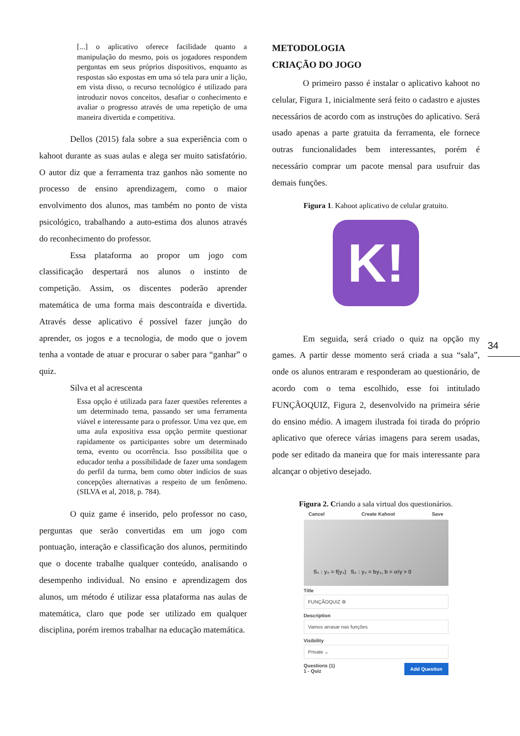[...] o aplicativo oferece facilidade quanto a manipulação do mesmo, pois os jogadores respondem perguntas em seus próprios dispositivos, enquanto as respostas são expostas em uma só tela para unir a lição, em vista disso, o recurso tecnológico é utilizado para introduzir novos conceitos, desafiar o conhecimento e avaliar o progresso através de uma repetição de uma maneira divertida e competitiva.
Dellos (2015) fala sobre a sua experiência com o kahoot durante as suas aulas e alega ser muito satisfatório. O autor diz que a ferramenta traz ganhos não somente no processo de ensino aprendizagem, como o maior envolvimento dos alunos, mas também no ponto de vista psicológico, trabalhando a auto-estima dos alunos através do reconhecimento do professor.
Essa plataforma ao propor um jogo com classificação despertará nos alunos o instinto de competição. Assim, os discentes poderão aprender matemática de uma forma mais descontraída e divertida. Através desse aplicativo é possível fazer junção do aprender, os jogos e a tecnologia, de modo que o jovem tenha a vontade de atuar e procurar o saber para “ganhar” o quiz.
Silva et al acrescenta
Essa opção é utilizada para fazer questões referentes a um determinado tema, passando ser uma ferramenta viável e interessante para o professor. Uma vez que, em uma aula expositiva essa opção permite questionar rapidamente os participantes sobre um determinado tema, evento ou ocorrência. Isso possibilita que o educador tenha a possibilidade de fazer uma sondagem do perfil da turma, bem como obter indícios de suas concepções alternativas a respeito de um fenômeno. (SILVA et al, 2018, p. 784).
O quiz game é inserido, pelo professor no caso, perguntas que serão convertidas em um jogo com pontuação, interação e classificação dos alunos, permitindo que o docente trabalhe qualquer conteúdo, analisando o desempenho individual. No ensino e aprendizagem dos alunos, um método é utilizar essa plataforma nas aulas de matemática, claro que pode ser utilizado em qualquer disciplina, porém iremos trabalhar na educação matemática.
METODOLOGIA
CRIAÇÃO DO JOGO
O primeiro passo é instalar o aplicativo kahoot no celular, Figura 1, inicialmente será feito o cadastro e ajustes necessários de acordo com as instruções do aplicativo. Será usado apenas a parte gratuita da ferramenta, ele fornece outras funcionalidades bem interessantes, porém é necessário comprar um pacote mensal para usufruir das demais funções.
Figura 1. Kahoot aplicativo de celular gratuito.
K!
Em seguida, será criado o quiz na opção my games. A partir desse momento será criada a sua “sala”, onde os alunos entraram e responderam ao questionário, de acordo com o tema escolhido, esse foi intitulado FUNÇÃOQUIZ, Figura 2, desenvolvido na primeira série do ensino médio. A imagem ilustrada foi tirada do próprio aplicativo que oferece várias imagens para serem usadas, pode ser editado da maneira que for mais interessante para alcançar o objetivo desejado.
Figura 2. Criando a sala virtual dos questionários.
Cancel Create Kahoot Save
S₁ : y₂ = f(y₁) S₂ : y₂ = by₁, b = σ/γ > 0
Title
FUNÇÃOQUIZ ⚙
Description
Vamos arrasar nas funções
Visibility
Private ⌄
Add Question Questions (1)
1 - Quiz
34